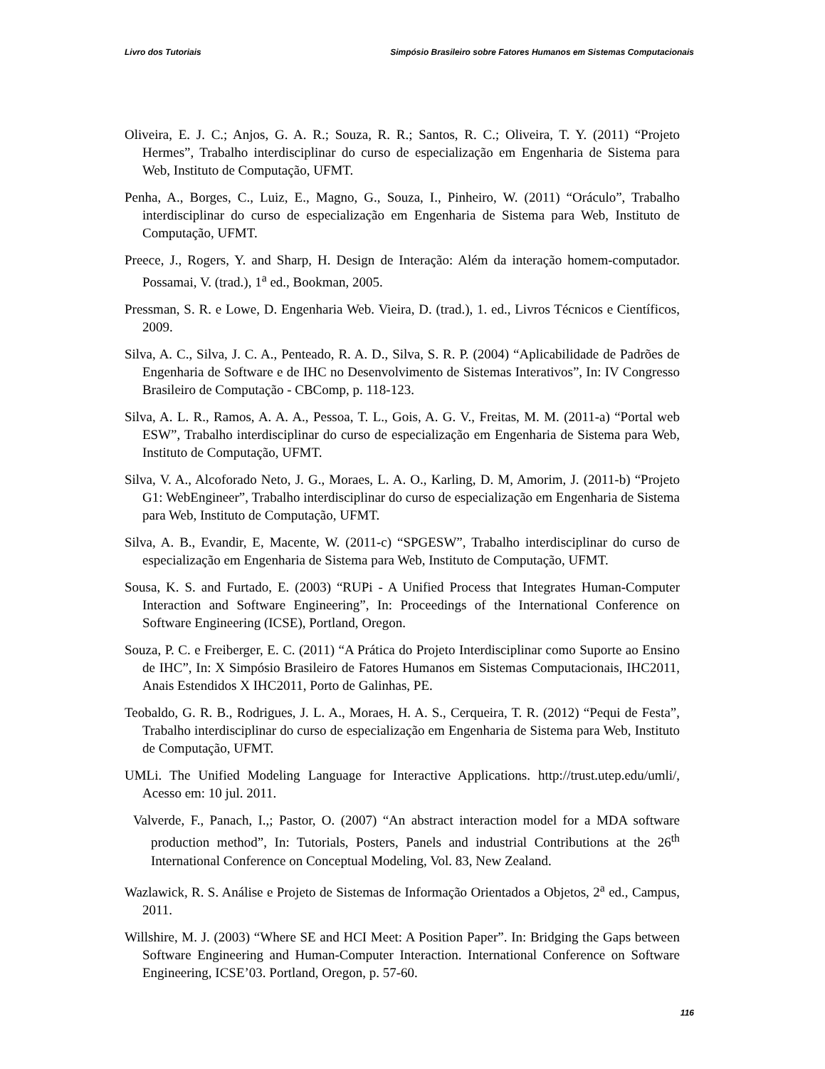Livro dos Tutoriais Simpósio Brasileiro sobre Fatores Humanos em Sistemas Computacionais
Oliveira, E. J. C.; Anjos, G. A. R.; Souza, R. R.; Santos, R. C.; Oliveira, T. Y. (2011) “Projeto Hermes”, Trabalho interdisciplinar do curso de especialização em Engenharia de Sistema para Web, Instituto de Computação, UFMT.
Penha, A., Borges, C., Luiz, E., Magno, G., Souza, I., Pinheiro, W. (2011) “Oráculo”, Trabalho interdisciplinar do curso de especialização em Engenharia de Sistema para Web, Instituto de Computação, UFMT.
Preece, J., Rogers, Y. and Sharp, H. Design de Interação: Além da interação homem-computador. Possamai, V. (trad.), 1<sup>a</sup> ed., Bookman, 2005.
Pressman, S. R. e Lowe, D. Engenharia Web. Vieira, D. (trad.), 1. ed., Livros Técnicos e Científicos, 2009.
Silva, A. C., Silva, J. C. A., Penteado, R. A. D., Silva, S. R. P. (2004) “Aplicabilidade de Padrões de Engenharia de Software e de IHC no Desenvolvimento de Sistemas Interativos”, In: IV Congresso Brasileiro de Computação - CBComp, p. 118-123.
Silva, A. L. R., Ramos, A. A. A., Pessoa, T. L., Gois, A. G. V., Freitas, M. M. (2011-a) “Portal web ESW”, Trabalho interdisciplinar do curso de especialização em Engenharia de Sistema para Web, Instituto de Computação, UFMT.
Silva, V. A., Alcoforado Neto, J. G., Moraes, L. A. O., Karling, D. M, Amorim, J. (2011-b) “Projeto G1: WebEngineer”, Trabalho interdisciplinar do curso de especialização em Engenharia de Sistema para Web, Instituto de Computação, UFMT.
Silva, A. B., Evandir, E, Macente, W. (2011-c) “SPGESW”, Trabalho interdisciplinar do curso de especialização em Engenharia de Sistema para Web, Instituto de Computação, UFMT.
Sousa, K. S. and Furtado, E. (2003) “RUPi - A Unified Process that Integrates Human-Computer Interaction and Software Engineering”, In: Proceedings of the International Conference on Software Engineering (ICSE), Portland, Oregon.
Souza, P. C. e Freiberger, E. C. (2011) “A Prática do Projeto Interdisciplinar como Suporte ao Ensino de IHC”, In: X Simpósio Brasileiro de Fatores Humanos em Sistemas Computacionais, IHC2011, Anais Estendidos X IHC2011, Porto de Galinhas, PE.
Teobaldo, G. R. B., Rodrigues, J. L. A., Moraes, H. A. S., Cerqueira, T. R. (2012) “Pequi de Festa”, Trabalho interdisciplinar do curso de especialização em Engenharia de Sistema para Web, Instituto de Computação, UFMT.
UMLi. The Unified Modeling Language for Interactive Applications. http://trust.utep.edu/umli/, Acesso em: 10 jul. 2011.
Valverde, F., Panach, I.,; Pastor, O. (2007) “An abstract interaction model for a MDA software production method”, In: Tutorials, Posters, Panels and industrial Contributions at the 26<sup>th</sup> International Conference on Conceptual Modeling, Vol. 83, New Zealand.
Wazlawick, R. S. Análise e Projeto de Sistemas de Informação Orientados a Objetos, 2<sup>a</sup> ed., Campus, 2011.
Willshire, M. J. (2003) “Where SE and HCI Meet: A Position Paper”. In: Bridging the Gaps between Software Engineering and Human-Computer Interaction. International Conference on Software Engineering, ICSE’03. Portland, Oregon, p. 57-60.
116